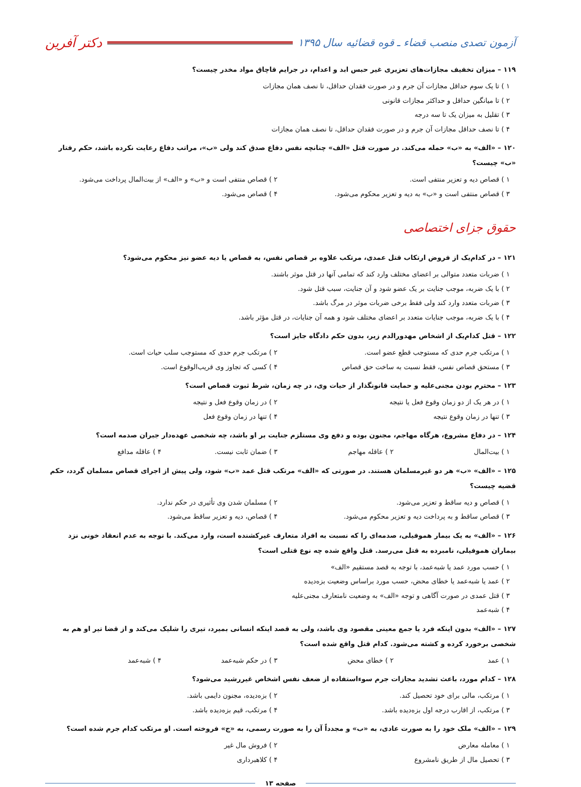آزمون تصدی منصب قضاء ـ قوه قضائیه سال ۱۳۹۵ دکتر آفرین
۱۱۹ – میزان تخفیف مجازات‌های تعزیری غیر حبس ابد و اعدام، در جرایم قاچاق مواد مخدر چیست؟
۱ ) تا یک سوم حداقل مجازات آن جرم و در صورت فقدان حداقل، تا نصف همان مجازات
۲ ) تا میانگین حداقل و حداکثر مجازات قانونی
۳ ) تقلیل به میزان یک تا سه درجه
۴ ) تا نصف حداقل مجازات آن جرم و در صورت فقدان حداقل، تا نصف همان مجازات
۱۲۰ – «الف» به «ب» حمله می‌کند. در صورت قتل «الف» چنانچه نفس دفاع صدق کند ولی «ب»، مراتب دفاع رعایت نکرده باشد، حکم رفتار «ب» چیست؟
۱ ) قصاص دیه و تعزیر منتفی است.
۲ ) قصاص منتفی است و «ب» و «الف» از بیت‌المال پرداخت می‌شود.
۳ ) قصاص منتفی است و «ب» به دیه و تعزیر محکوم می‌شود.
۴ ) قصاص می‌شود.
حقوق جزای اختصاصی
۱۲۱ – در کدام‌یک از فروض ارتکاب قتل عمدی، مرتکب علاوه بر قصاص نفس، به قصاص یا دیه عضو نیز محکوم می‌شود؟
۱ ) ضربات متعدد متوالی بر اعضای مختلف وارد کند که تمامی آنها در قتل موثر باشند.
۲ ) با یک ضربه، موجب جنایت بر یک عضو شود و آن جنایت، سبب قتل شود.
۳ ) ضربات متعدد وارد کند ولی فقط برخی ضربات موثر در مرگ باشد.
۴ ) با یک ضربه، موجب جنایات متعدد بر اعضای مختلف شود و همه آن جنایات، در قتل مؤثر باشد.
۱۲۲ – قتل کدام‌یک از اشخاص مهدورالدم زیر، بدون حکم دادگاه جایز است؟
۱ ) مرتکب جرم حدی که مستوجب قطع عضو است.
۲ ) مرتکب جرم حدی که مستوجب سلب حیات است.
۳ ) مستحق قصاص نفس، فقط نسبت به ساخت حق قصاص
۴ ) کسی که تجاوز وی قریب‌الوقوع است.
۱۲۳ – محترم بودن مجنی‌علیه و حمایت قانونگذار از حیات وی، در چه زمان، شرط ثبوت قصاص است؟
۱ ) در هر یک از دو زمان وقوع فعل یا نتیجه
۲ ) در زمان وقوع فعل و نتیجه
۳ ) تنها در زمان وقوع نتیجه
۴ ) تنها در زمان وقوع فعل
۱۲۴ – در دفاع مشروع، هرگاه مهاجم، مجنون بوده و دفع وی مستلزم جنایت بر او باشد، چه شخصی عهده‌دار جبران صدمه است؟
۱ ) بیت‌المال
۲ ) عاقله مهاجم
۳ ) ضمان ثابت نیست.
۴ ) عاقله مدافع
۱۲۵ – «الف» «ب» هر دو غیرمسلمان هستند. در صورتی که «الف» مرتکب قتل عمد «ب» شود، ولی پیش از اجرای قصاص مسلمان گردد، حکم قضیه چیست؟
۱ ) قصاص و دیه ساقط و تعزیر می‌شود.
۲ ) مسلمان شدن وی تأثیری در حکم ندارد.
۳ ) قصاص ساقط و به پرداخت دیه و تعزیر محکوم می‌شود.
۴ ) قصاص، دیه و تعزیر ساقط می‌شود.
۱۲۶ – «الف» به یک بیمار هموفیلی، صدمه‌ای را که نسبت به افراد متعارف غیرکشنده است، وارد می‌کند. با توجه به عدم انعقاد خونی نزد بیماران هموفیلی، نامبرده به قتل می‌رسد. قتل واقع شده چه نوع قتلی است؟
۱ ) حسب مورد عمد یا شبه‌عمد، با توجه به قصد مستقیم «الف»
۲ ) عمد یا شبه‌عمد یا خطای محض، حسب مورد براساس وضعیت بزه‌دیده
۳ ) قتل عمدی در صورت آگاهی و توجه «الف» به وضعیت نامتعارف مجنی‌علیه
۴ ) شبه‌عمد
۱۲۷ – «الف» بدون اینکه فرد یا جمع معینی مقصود وی باشد، ولی به قصد اینکه انسانی بمیرد، تیری را شلیک می‌کند و از قضا تیر او هم به شخصی برخورد کرده و کشته می‌شود. کدام قتل واقع شده است؟
۱ ) عمد
۲ ) خطای محض
۳ ) در حکم شبه‌عمد
۴ ) شبه‌عمد
۱۲۸ – کدام مورد، باعث تشدید مجازات جرم سوءاستفاده از ضعف نفس اشخاص غیررشید می‌شود؟
۱ ) مرتکب، مالی برای خود تحصیل کند.
۲ ) بزه‌دیده، مجنون دایمی باشد.
۳ ) مرتکب، از اقارب درجه اول بزه‌دیده باشد.
۴ ) مرتکب، قیم بزه‌دیده باشد.
۱۲۹ – «الف» ملک خود را به صورت عادی، به «ب» و مجدداً آن را به صورت رسمی، به «ج» فروخته است. او مرتکب کدام جرم شده است؟
۱ ) معامله معارض
۲ ) فروش مال غیر
۳ ) تحصیل مال از طریق نامشروع
۴ ) کلاهبرداری
صفحه ۱۳